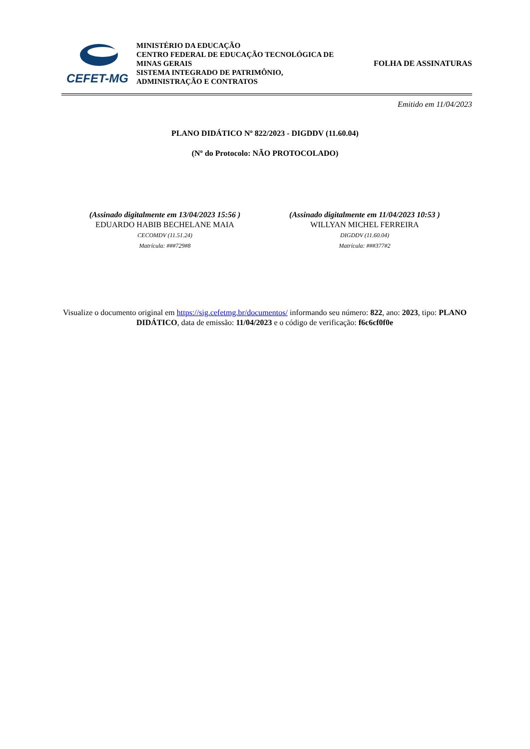CEFET-MG
MINISTÉRIO DA EDUCAÇÃO
CENTRO FEDERAL DE EDUCAÇÃO TECNOLÓGICA DE MINAS GERAIS
SISTEMA INTEGRADO DE PATRIMÔNIO, ADMINISTRAÇÃO E CONTRATOS
FOLHA DE ASSINATURAS
Emitido em 11/04/2023
PLANO DIDÁTICO Nº 822/2023 - DIGDDV (11.60.04)
(Nº do Protocolo: NÃO PROTOCOLADO)
(Assinado digitalmente em 13/04/2023 15:56 )
EDUARDO HABIB BECHELANE MAIA
CECOMDV (11.51.24)
Matrícula: ###729#8
(Assinado digitalmente em 11/04/2023 10:53 )
WILLYAN MICHEL FERREIRA
DIGDDV (11.60.04)
Matrícula: ###377#2
Visualize o documento original em https://sig.cefetmg.br/documentos/ informando seu número: 822, ano: 2023, tipo: PLANO DIDÁTICO, data de emissão: 11/04/2023 e o código de verificação: f6c6cf0f0e